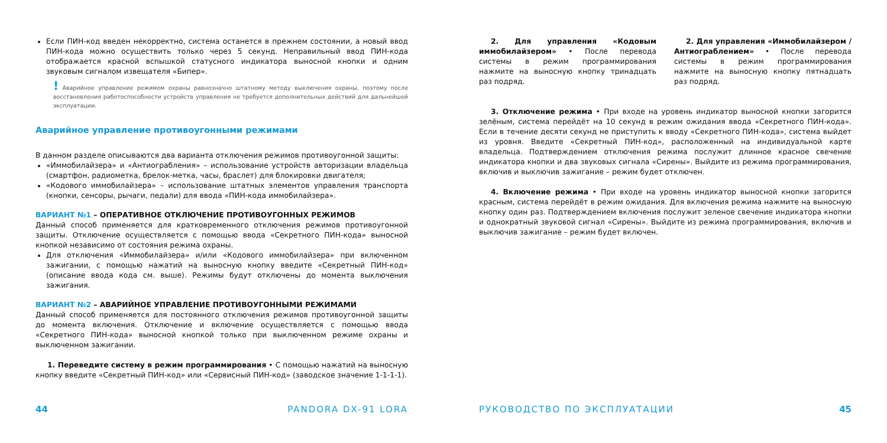Если ПИН-код введен некорректно, система останется в прежнем состоянии, а новый ввод ПИН-кода можно осуществить только через 5 секунд. Неправильный ввод ПИН-кода отображается красной вспышкой статусного индикатора выносной кнопки и одним звуковым сигналом извещателя «Бипер».
! Аварийное управление режимом охраны равнозначно штатному методу выключения охраны, поэтому после восстановления работоспособности устройств управления не требуется дополнительных действий для дальнейшей эксплуатации.
Аварийное управление противоугонными режимами
В данном разделе описываются два варианта отключения режимов противоугонной защиты:
«Иммобилайзера» и «Антиограбления» – использование устройств авторизации владельца (смартфон, радиометка, брелок-метка, часы, браслет) для блокировки двигателя;
«Кодового иммобилайзера» – использование штатных элементов управления транспорта (кнопки, сенсоры, рычаги, педали) для ввода «ПИН-кода иммобилайзера».
ВАРИАНТ №1 – ОПЕРАТИВНОЕ ОТКЛЮЧЕНИЕ ПРОТИВОУГОННЫХ РЕЖИМОВ
Данный способ применяется для кратковременного отключения режимов противоугонной защиты. Отключение осуществляется с помощью ввода «Секретного ПИН-кода» выносной кнопкой независимо от состояния режима охраны.
Для отключения «Иммобилайзера» и/или «Кодового иммобилайзера» при включенном зажигании, с помощью нажатий на выносную кнопку введите «Секретный ПИН-код» (описание ввода кода см. выше). Режимы будут отключены до момента выключения зажигания.
ВАРИАНТ №2 – АВАРИЙНОЕ УПРАВЛЕНИЕ ПРОТИВОУГОННЫМИ РЕЖИМАМИ
Данный способ применяется для постоянного отключения режимов противоугонной защиты до момента включения. Отключение и включение осуществляется с помощью ввода «Секретного ПИН-кода» выносной кнопкой только при выключенном режиме охраны и выключенном зажигании.
1. Переведите систему в режим программирования • С помощью нажатий на выносную кнопку введите «Секретный ПИН-код» или «Сервисный ПИН-код» (заводское значение 1-1-1-1).
44 PANDORA DX-91 LORA
2. Для управления «Кодовым иммобилайзером» • После перевода системы в режим программирования нажмите на выносную кнопку тринадцать раз подряд.
2. Для управления «Иммобилайзером / Антиограблением» • После перевода системы в режим программирования нажмите на выносную кнопку пятнадцать раз подряд.
3. Отключение режима • При входе на уровень индикатор выносной кнопки загорится зелёным, система перейдёт на 10 секунд в режим ожидания ввода «Секретного ПИН-кода». Если в течение десяти секунд не приступить к вводу «Секретного ПИН-кода», система выйдет из уровня. Введите «Секретный ПИН-код», расположенный на индивидуальной карте владельца. Подтверждением отключения режима послужит длинное красное свечение индикатора кнопки и два звуковых сигнала «Сирены». Выйдите из режима программирования, включив и выключив зажигание – режим будет отключен.
4. Включение режима • При входе на уровень индикатор выносной кнопки загорится красным, система перейдёт в режим ожидания. Для включения режима нажмите на выносную кнопку один раз. Подтверждением включения послужит зеленое свечение индикатора кнопки и однократный звуковой сигнал «Сирены». Выйдите из режима программирования, включив и выключив зажигание – режим будет включен.
РУКОВОДСТВО ПО ЭКСПЛУАТАЦИИ 45